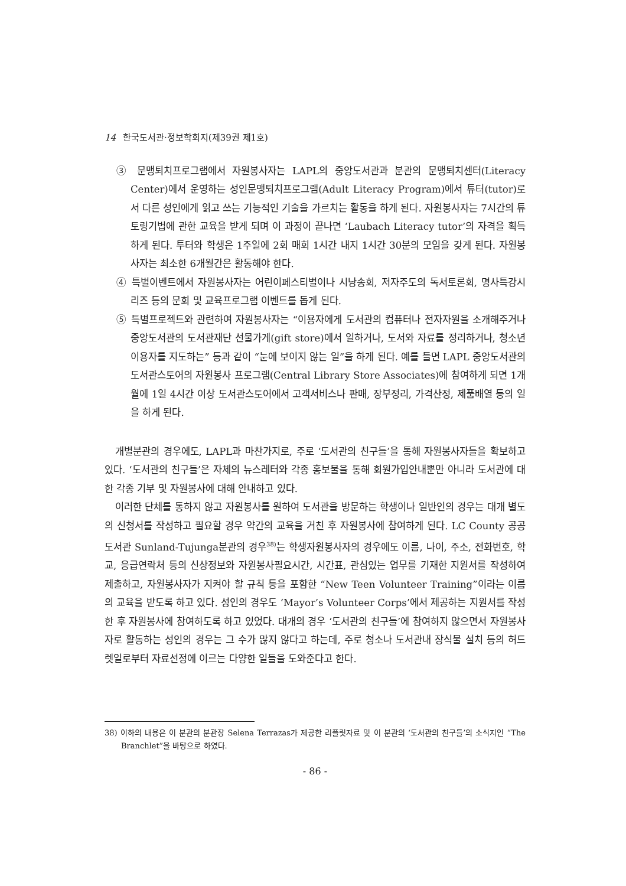14 한국도서관·정보학회지(제39권 제1호)
③ 문맹퇴치프로그램에서 자원봉사자는 LAPL의 중앙도서관과 분관의 문맹퇴치센터(Literacy Center)에서 운영하는 성인문맹퇴치프로그램(Adult Literacy Program)에서 튜터(tutor)로서 다른 성인에게 읽고 쓰는 기능적인 기술을 가르치는 활동을 하게 된다. 자원봉사자는 7시간의 튜토링기법에 관한 교육을 받게 되며 이 과정이 끝나면 ‘Laubach Literacy tutor’의 자격을 획득하게 된다. 투터와 학생은 1주일에 2회 매회 1시간 내지 1시간 30분의 모임을 갖게 된다. 자원봉사자는 최소한 6개월간은 활동해야 한다.
④ 특별이벤트에서 자원봉사자는 어린이페스티벌이나 시낭송회, 저자주도의 독서토론회, 명사특강시리즈 등의 문회 및 교육프로그램 이벤트를 돕게 된다.
⑤ 특별프로젝트와 관련하여 자원봉사자는 “이용자에게 도서관의 컴퓨터나 전자자원을 소개해주거나 중앙도서관의 도서관재단 선물가게(gift store)에서 일하거나, 도서와 자료를 정리하거나, 청소년이용자를 지도하는” 등과 같이 “눈에 보이지 않는 일”을 하게 된다. 예를 들면 LAPL 중앙도서관의 도서관스토어의 자원봉사 프로그램(Central Library Store Associates)에 참여하게 되면 1개월에 1일 4시간 이상 도서관스토어에서 고객서비스나 판매, 장부정리, 가격산정, 제품배열 등의 일을 하게 된다.
개별분관의 경우에도, LAPL과 마찬가지로, 주로 ‘도서관의 친구들’을 통해 자원봉사자들을 확보하고 있다. ‘도서관의 친구들’은 자체의 뉴스레터와 각종 홍보물을 통해 회원가입안내뿐만 아니라 도서관에 대한 각종 기부 및 자원봉사에 대해 안내하고 있다.
이러한 단체를 통하지 않고 자원봉사를 원하여 도서관을 방문하는 학생이나 일반인의 경우는 대개 별도의 신청서를 작성하고 필요할 경우 약간의 교육을 거친 후 자원봉사에 참여하게 된다. LC County 공공도서관 Sunland-Tujunga분관의 경우<sup>38)</sup>는 학생자원봉사자의 경우에도 이름, 나이, 주소, 전화번호, 학교, 응급연락처 등의 신상정보와 자원봉사필요시간, 시간표, 관심있는 업무를 기재한 지원서를 작성하여 제출하고, 자원봉사자가 지켜야 할 규칙 등을 포함한 “New Teen Volunteer Training”이라는 이름의 교육을 받도록 하고 있다. 성인의 경우도 ‘Mayor’s Volunteer Corps’에서 제공하는 지원서를 작성한 후 자원봉사에 참여하도록 하고 있었다. 대개의 경우 ‘도서관의 친구들’에 참여하지 않으면서 자원봉사자로 활동하는 성인의 경우는 그 수가 많지 않다고 하는데, 주로 청소나 도서관내 장식물 설치 등의 허드렛일로부터 자료선정에 이르는 다양한 일들을 도와준다고 한다.
38) 이하의 내용은 이 분관의 분관장 Selena Terrazas가 제공한 리플릿자료 및 이 분관의 ‘도서관의 친구들’의 소식지인 “The Branchlet”을 바탕으로 하였다.
- 86 -